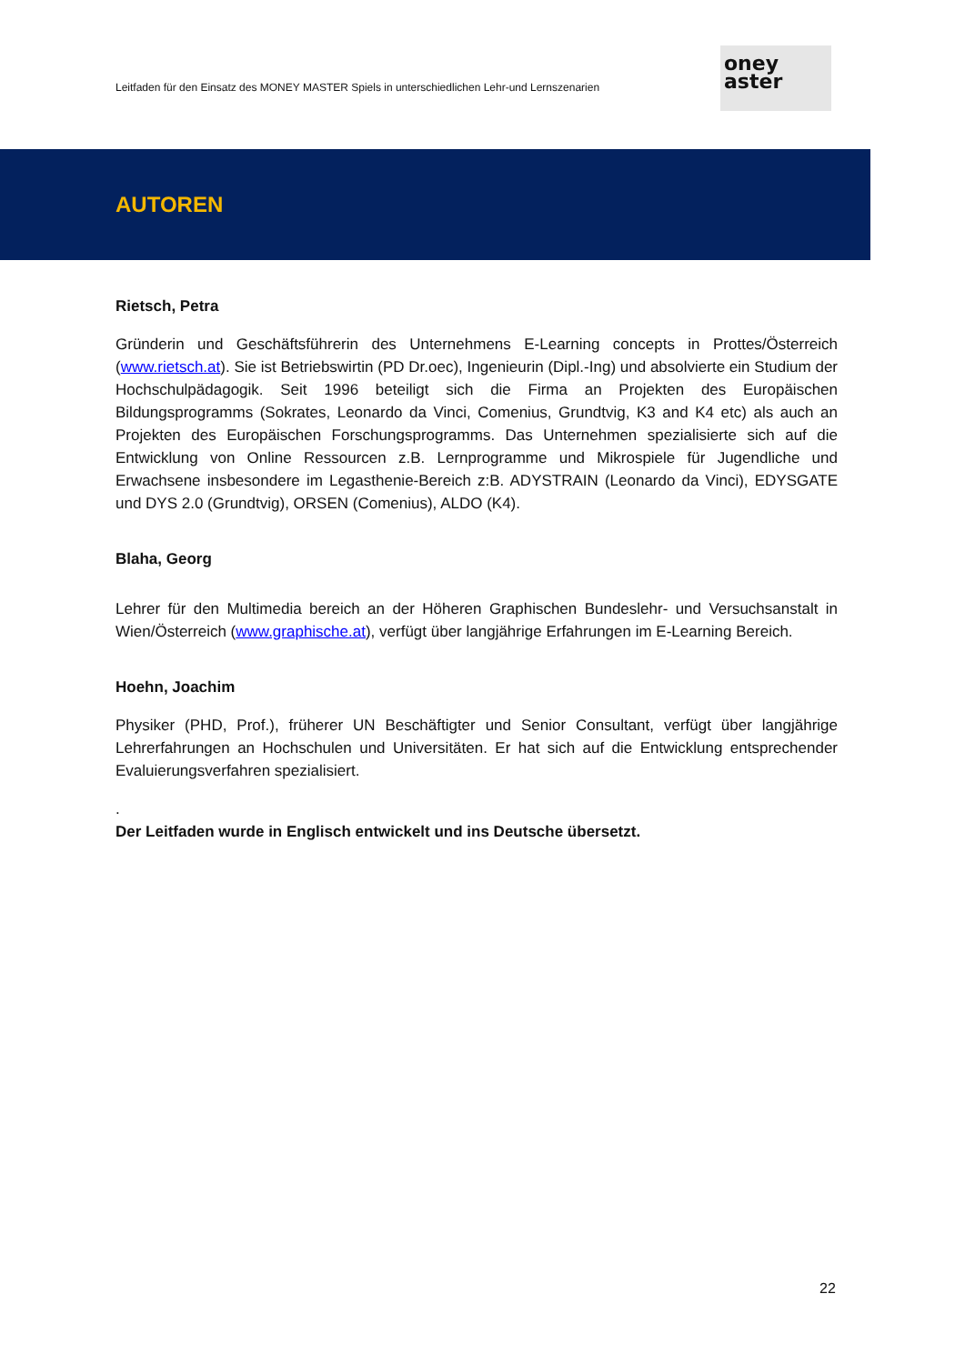Leitfaden für den Einsatz des MONEY MASTER Spiels in unterschiedlichen Lehr-und Lernszenarien
oney
aster
AUTOREN
Rietsch, Petra
Gründerin und Geschäftsführerin des Unternehmens E-Learning concepts in Prottes/Österreich (www.rietsch.at). Sie ist Betriebswirtin (PD Dr.oec), Ingenieurin (Dipl.-Ing) und absolvierte ein Studium der Hochschulpädagogik. Seit 1996 beteiligt sich die Firma an Projekten des Europäischen Bildungsprogramms (Sokrates, Leonardo da Vinci, Comenius, Grundtvig, K3 and K4 etc) als auch an Projekten des Europäischen Forschungsprogramms. Das Unternehmen spezialisierte sich auf die Entwicklung von Online Ressourcen z.B. Lernprogramme und Mikrospiele für Jugendliche und Erwachsene insbesondere im Legasthenie-Bereich z:B. ADYSTRAIN (Leonardo da Vinci), EDYSGATE und DYS 2.0 (Grundtvig), ORSEN (Comenius), ALDO (K4).
Blaha, Georg
Lehrer für den Multimedia bereich an der Höheren Graphischen Bundeslehr- und Versuchsanstalt in Wien/Österreich (www.graphische.at), verfügt über langjährige Erfahrungen im E-Learning Bereich.
Hoehn, Joachim
Physiker (PHD, Prof.), früherer UN Beschäftigter und Senior Consultant, verfügt über langjährige Lehrerfahrungen an Hochschulen und Universitäten. Er hat sich auf die Entwicklung entsprechender Evaluierungsverfahren spezialisiert.
.
Der Leitfaden wurde in Englisch entwickelt und ins Deutsche übersetzt.
22